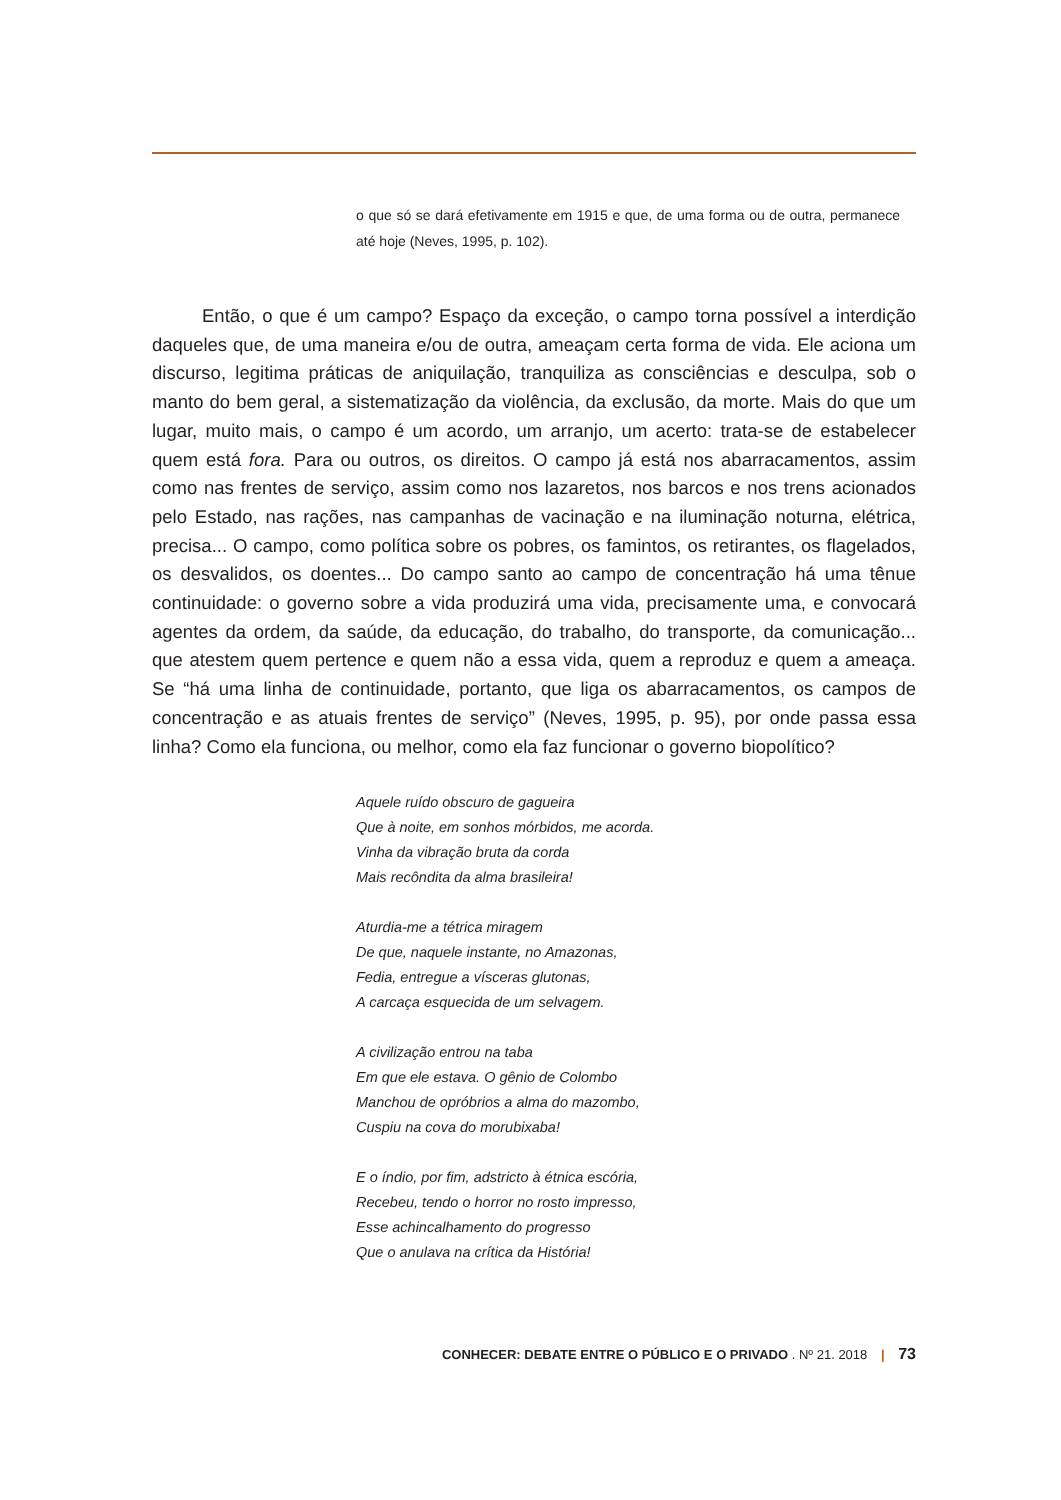o que só se dará efetivamente em 1915 e que, de uma forma ou de outra, permanece até hoje (Neves, 1995, p. 102).
Então, o que é um campo? Espaço da exceção, o campo torna possível a interdição daqueles que, de uma maneira e/ou de outra, ameaçam certa forma de vida. Ele aciona um discurso, legitima práticas de aniquilação, tranquiliza as consciências e desculpa, sob o manto do bem geral, a sistematização da violência, da exclusão, da morte. Mais do que um lugar, muito mais, o campo é um acordo, um arranjo, um acerto: trata-se de estabelecer quem está fora. Para ou outros, os direitos. O campo já está nos abarracamentos, assim como nas frentes de serviço, assim como nos lazaretos, nos barcos e nos trens acionados pelo Estado, nas rações, nas campanhas de vacinação e na iluminação noturna, elétrica, precisa... O campo, como política sobre os pobres, os famintos, os retirantes, os flagelados, os desvalidos, os doentes... Do campo santo ao campo de concentração há uma tênue continuidade: o governo sobre a vida produzirá uma vida, precisamente uma, e convocará agentes da ordem, da saúde, da educação, do trabalho, do transporte, da comunicação... que atestem quem pertence e quem não a essa vida, quem a reproduz e quem a ameaça. Se “há uma linha de continuidade, portanto, que liga os abarracamentos, os campos de concentração e as atuais frentes de serviço” (Neves, 1995, p. 95), por onde passa essa linha? Como ela funciona, ou melhor, como ela faz funcionar o governo biopolítico?
Aquele ruído obscuro de gagueira
Que à noite, em sonhos mórbidos, me acorda.
Vinha da vibração bruta da corda
Mais recôndita da alma brasileira!
Aturdia-me a tétrica miragem
De que, naquele instante, no Amazonas,
Fedia, entregue a vísceras glutonas,
A carcaça esquecida de um selvagem.
A civilização entrou na taba
Em que ele estava. O gênio de Colombo
Manchou de opróbrios a alma do mazombo,
Cuspiu na cova do morubixaba!
E o índio, por fim, adstricto à étnica escória,
Recebeu, tendo o horror no rosto impresso,
Esse achincalhamento do progresso
Que o anulava na crítica da História!
CONHECER: DEBATE ENTRE O PÚBLICO E O PRIVADO . Nº 21. 2018 | 73